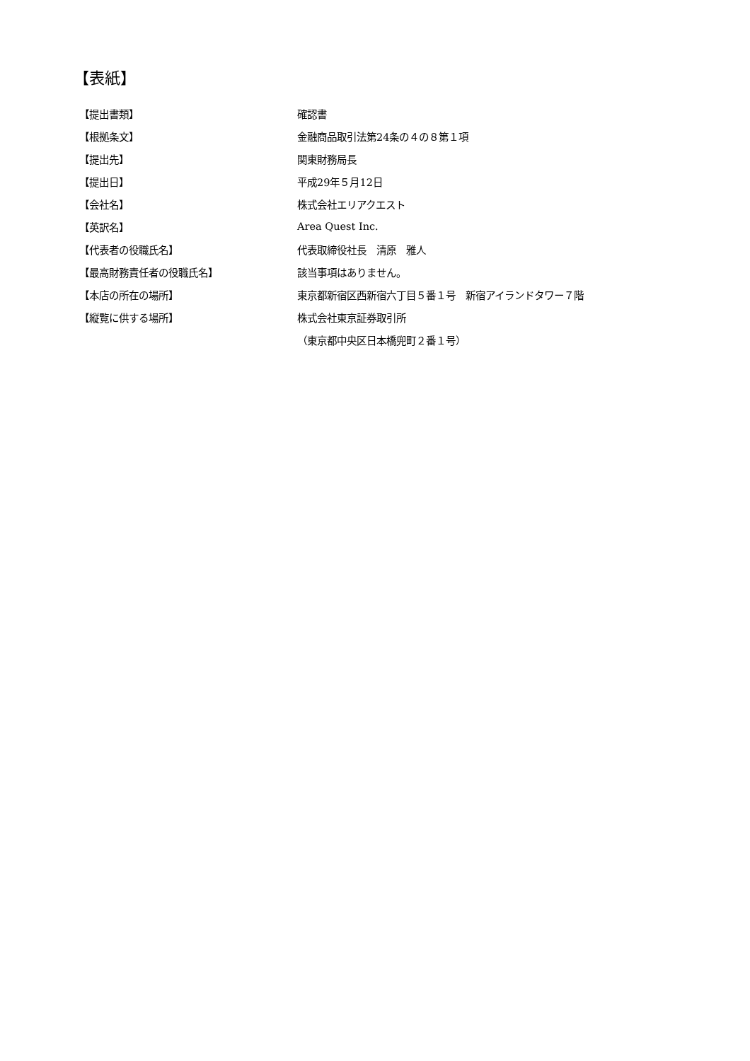【表紙】
| 【提出書類】 | 確認書 |
| 【根拠条文】 | 金融商品取引法第24条の４の８第１項 |
| 【提出先】 | 関東財務局長 |
| 【提出日】 | 平成29年５月12日 |
| 【会社名】 | 株式会社エリアクエスト |
| 【英訳名】 | Area Quest Inc. |
| 【代表者の役職氏名】 | 代表取締役社長 清原 雅人 |
| 【最高財務責任者の役職氏名】 | 該当事項はありません。 |
| 【本店の所在の場所】 | 東京都新宿区西新宿六丁目５番１号 新宿アイランドタワー７階 |
| 【縦覧に供する場所】 | 株式会社東京証券取引所 |
| | （東京都中央区日本橋兜町２番１号） |